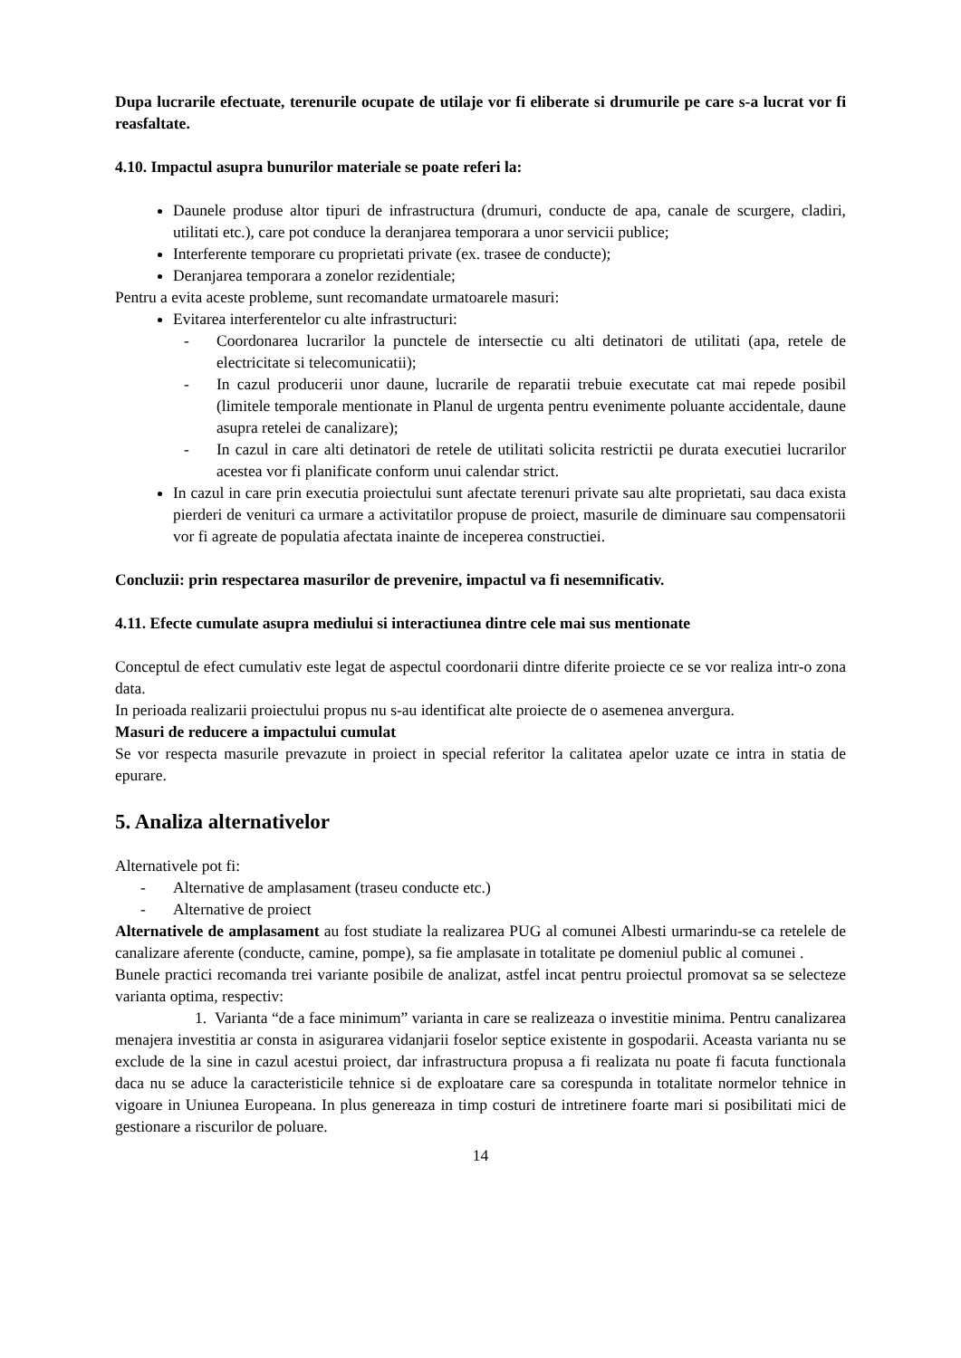Dupa lucrarile efectuate, terenurile ocupate de utilaje vor fi eliberate si drumurile pe care s-a lucrat vor fi reasfaltate.
4.10. Impactul asupra bunurilor materiale se poate referi la:
Daunele produse altor tipuri de infrastructura (drumuri, conducte de apa, canale de scurgere, cladiri, utilitati etc.), care pot conduce la deranjarea temporara a unor servicii publice;
Interferente temporare cu proprietati private (ex. trasee de conducte);
Deranjarea temporara a zonelor rezidentiale;
Pentru a evita aceste probleme, sunt recomandate urmatoarele masuri:
Evitarea interferentelor cu alte infrastructuri:
- Coordonarea lucrarilor la punctele de intersectie cu alti detinatori de utilitati (apa, retele de electricitate si telecomunicatii);
- In cazul producerii unor daune, lucrarile de reparatii trebuie executate cat mai repede posibil (limitele temporale mentionate in Planul de urgenta pentru evenimente poluante accidentale, daune asupra retelei de canalizare);
- In cazul in care alti detinatori de retele de utilitati solicita restrictii pe durata executiei lucrarilor acestea vor fi planificate conform unui calendar strict.
In cazul in care prin executia proiectului sunt afectate terenuri private sau alte proprietati, sau daca exista pierderi de venituri ca urmare a activitatilor propuse de proiect, masurile de diminuare sau compensatorii vor fi agreate de populatia afectata inainte de inceperea constructiei.
Concluzii: prin respectarea masurilor de prevenire, impactul va fi nesemnificativ.
4.11. Efecte cumulate asupra mediului si interactiunea dintre cele mai sus mentionate
Conceptul de efect cumulativ este legat de aspectul coordonarii dintre diferite proiecte ce se vor realiza intr-o zona data.
In perioada realizarii proiectului propus nu s-au identificat alte proiecte de o asemenea anvergura.
Masuri de reducere a impactului cumulat
Se vor respecta masurile prevazute in proiect in special referitor la calitatea apelor uzate ce intra in statia de epurare.
5. Analiza alternativelor
Alternativele pot fi:
- Alternative de amplasament (traseu conducte etc.)
- Alternative de proiect
Alternativele de amplasament au fost studiate la realizarea PUG al comunei Albesti urmarindu-se ca retelele de canalizare aferente (conducte, camine, pompe), sa fie amplasate in totalitate pe domeniul public al comunei .
Bunele practici recomanda trei variante posibile de analizat, astfel incat pentru proiectul promovat sa se selecteze varianta optima, respectiv:
1. Varianta “de a face minimum” varianta in care se realizeaza o investitie minima. Pentru canalizarea menajera investitia ar consta in asigurarea vidanjarii foselor septice existente in gospodarii. Aceasta varianta nu se exclude de la sine in cazul acestui proiect, dar infrastructura propusa a fi realizata nu poate fi facuta functionala daca nu se aduce la caracteristicile tehnice si de exploatare care sa corespunda in totalitate normelor tehnice in vigoare in Uniunea Europeana. In plus genereaza in timp costuri de intretinere foarte mari si posibilitati mici de gestionare a riscurilor de poluare.
14